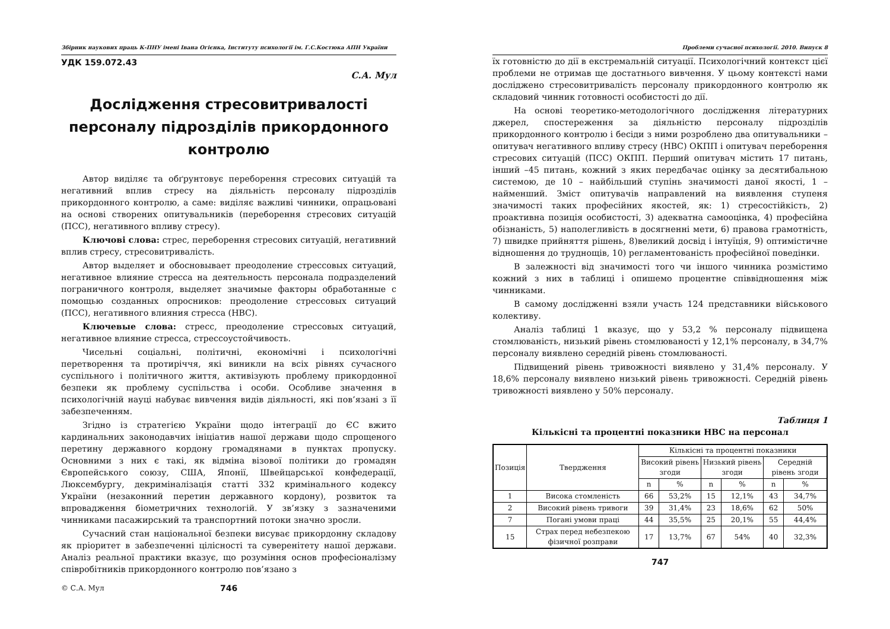Збірник наукових праць К-ПНУ імені Івана Огієнка, Інституту психології ім. Г.С.Костюка АПН України
УДК 159.072.43
С.А. Мул
Дослідження стресовитривалості персоналу підрозділів прикордонного контролю
Автор виділяє та обґрунтовує переборення стресових ситуацій та негативний вплив стресу на діяльність персоналу підрозділів прикордонного контролю, а саме: виділяє важливі чинники, опрацьовані на основі створених опитувальників (переборення стресових ситуацій (ПСС), негативного впливу стресу).
Ключові слова: стрес, переборення стресових ситуацій, негативний вплив стресу, стресовитривалість.
Автор выделяет и обосновывает преодоление стрессовых ситуаций, негативное влияние стресса на деятельность персонала подразделений пограничного контроля, выделяет значимые факторы обработанные с помощью созданных опросников: преодоление стрессовых ситуаций (ПСС), негативного влияния стресса (НВС).
Ключевые слова: стресс, преодоление стрессовых ситуаций, негативное влияние стресса, стрессоустойчивость.
Чисельні соціальні, політичні, економічні і психологічні перетворення та протиріччя, які виникли на всіх рівнях сучасного суспільного і політичного життя, активізують проблему прикордонної безпеки як проблему суспільства і особи. Особливе значення в психологічній науці набуває вивчення видів діяльності, які пов’язані з її забезпеченням.
Згідно із стратегією України щодо інтеграції до ЄС вжито кардинальних законодавчих ініціатив нашої держави щодо спрощеного перетину державного кордону громадянами в пунктах пропуску. Основними з них є такі, як відміна візової політики до громадян Європейського союзу, США, Японії, Швейцарської конфедерації, Люксембургу, декриміналізація статті 332 кримінального кодексу України (незаконний перетин державного кордону), розвиток та впровадження біометричних технологій. У зв’язку з зазначеними чинниками пасажирський та транспортний потоки значно зросли.
Сучасний стан національної безпеки висуває прикордонну складову як пріоритет в забезпеченні цілісності та суверенітету нашої держави. Аналіз реальної практики вказує, що розуміння основ професіоналізму співробітників прикордонного контролю пов’язано з
© С.А. Мул 746
Проблеми сучасної психології. 2010. Випуск 8
їх готовністю до дії в екстремальній ситуації. Психологічний контекст цієї проблеми не отримав ще достатнього вивчення. У цьому контексті нами досліджено стресовитривалість персоналу прикордонного контролю як складовий чинник готовності особистості до дії.
На основі теоретико-методологічного дослідження літературних джерел, спостереження за діяльністю персоналу підрозділів прикордонного контролю і бесіди з ними розроблено два опитувальники – опитувач негативного впливу стресу (НВС) ОКПП і опитувач переборення стресових ситуацій (ПСС) ОКПП. Перший опитувач містить 17 питань, інший –45 питань, кожний з яких передбачає оцінку за десятибальною системою, де 10 – найбільший ступінь значимості даної якості, 1 – найменший. Зміст опитувачів направлений на виявлення ступеня значимості таких професійних якостей, як: 1) стресостійкість, 2) проактивна позиція особистості, 3) адекватна самооцінка, 4) професійна обізнаність, 5) наполегливість в досягненні мети, 6) правова грамотність, 7) швидке прийняття рішень, 8)великий досвід і інтуїція, 9) оптимістичне відношення до труднощів, 10) регламентованість професійної поведінки.
В залежності від значимості того чи іншого чинника розмістимо кожний з них в таблиці і опишемо процентне співвідношення між чинниками.
В самому дослідженні взяли участь 124 представники військового колективу.
Аналіз таблиці 1 вказує, що у 53,2 % персоналу підвищена стомлюваність, низький рівень стомлюваності у 12,1% персоналу, в 34,7% персоналу виявлено середній рівень стомлюваності.
Підвищений рівень тривожності виявлено у 31,4% персоналу. У 18,6% персоналу виявлено низький рівень тривожності. Середній рівень тривожності виявлено у 50% персоналу.
Таблиця 1
Кількісні та процентні показники НВС на персонал
| Позиція | Твердження | Кількісні та процентні показники | | | | | |
| --- | --- | --- | --- | --- | --- | --- | --- |
| | | Високий рівень згоди | | Низький рівень згоди | | Середній рівень згоди | |
| | | n | % | n | % | n | % |
| 1 | Висока стомленість | 66 | 53,2% | 15 | 12,1% | 43 | 34,7% |
| 2 | Високий рівень тривоги | 39 | 31,4% | 23 | 18,6% | 62 | 50% |
| 7 | Погані умови праці | 44 | 35,5% | 25 | 20,1% | 55 | 44,4% |
| 15 | Страх перед небезпекою фізичної розправи | 17 | 13,7% | 67 | 54% | 40 | 32,3% |
747